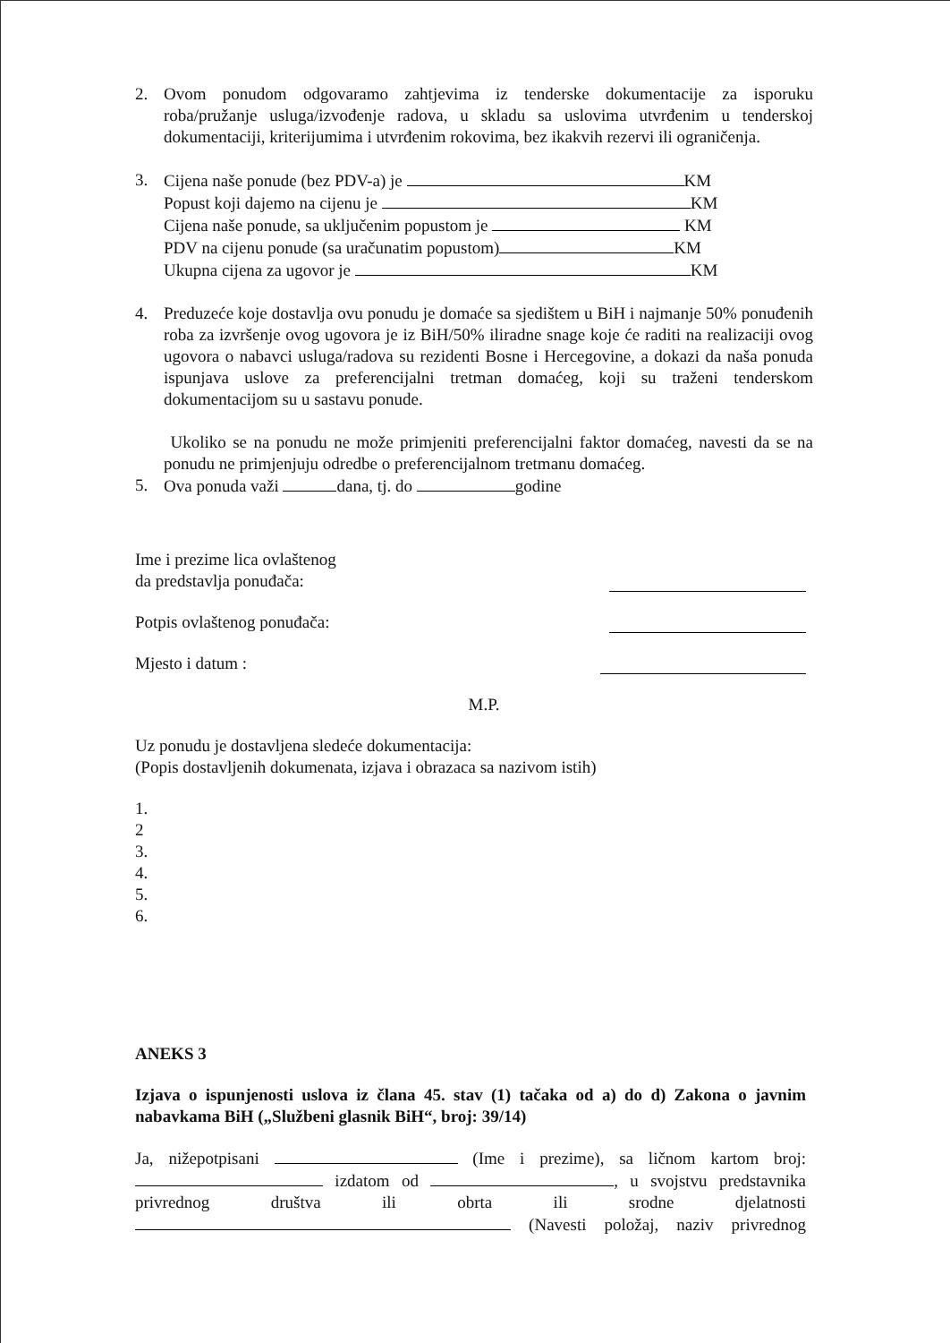2. Ovom ponudom odgovaramo zahtjevima iz tenderske dokumentacije za isporuku roba/pružanje usluga/izvođenje radova, u skladu sa uslovima utvrđenim u tenderskoj dokumentaciji, kriterijumima i utvrđenim rokovima, bez ikakvih rezervi ili ograničenja.
3. Cijena naše ponude (bez PDV-a) je KM
Popust koji dajemo na cijenu je KM
Cijena naše ponude, sa uključenim popustom je KM
PDV na cijenu ponude (sa uračunatim popustom) KM
Ukupna cijena za ugovor je KM
4. Preduzeće koje dostavlja ovu ponudu je domaće sa sjedištem u BiH i najmanje 50% ponuđenih roba za izvršenje ovog ugovora je iz BiH/50% iliradne snage koje će raditi na realizaciji ovog ugovora o nabavci usluga/radova su rezidenti Bosne i Hercegovine, a dokazi da naša ponuda ispunjava uslove za preferencijalni tretman domaćeg, koji su traženi tenderskom dokumentacijom su u sastavu ponude.
Ukoliko se na ponudu ne može primjeniti preferencijalni faktor domaćeg, navesti da se na ponudu ne primjenjuju odredbe o preferencijalnom tretmanu domaćeg.
5. Ova ponuda važi dana, tj. do godine
Ime i prezime lica ovlaštenog
da predstavlja ponuđača:
Potpis ovlaštenog ponuđača:
Mjesto i datum :
M.P.
Uz ponudu je dostavljena sledeće dokumentacija:
(Popis dostavljenih dokumenata, izjava i obrazaca sa nazivom istih)
1.
2
3.
4.
5.
6.
ANEKS 3
Izjava o ispunjenosti uslova iz člana 45. stav (1) tačaka od a) do d) Zakona o javnim nabavkama BiH („Službeni glasnik BiH“, broj: 39/14)
Ja, nižepotpisani (Ime i prezime), sa ličnom kartom broj: izdatom od , u svojstvu predstavnika privrednog društva ili obrta ili srodne djelatnosti (Navesti položaj, naziv privrednog